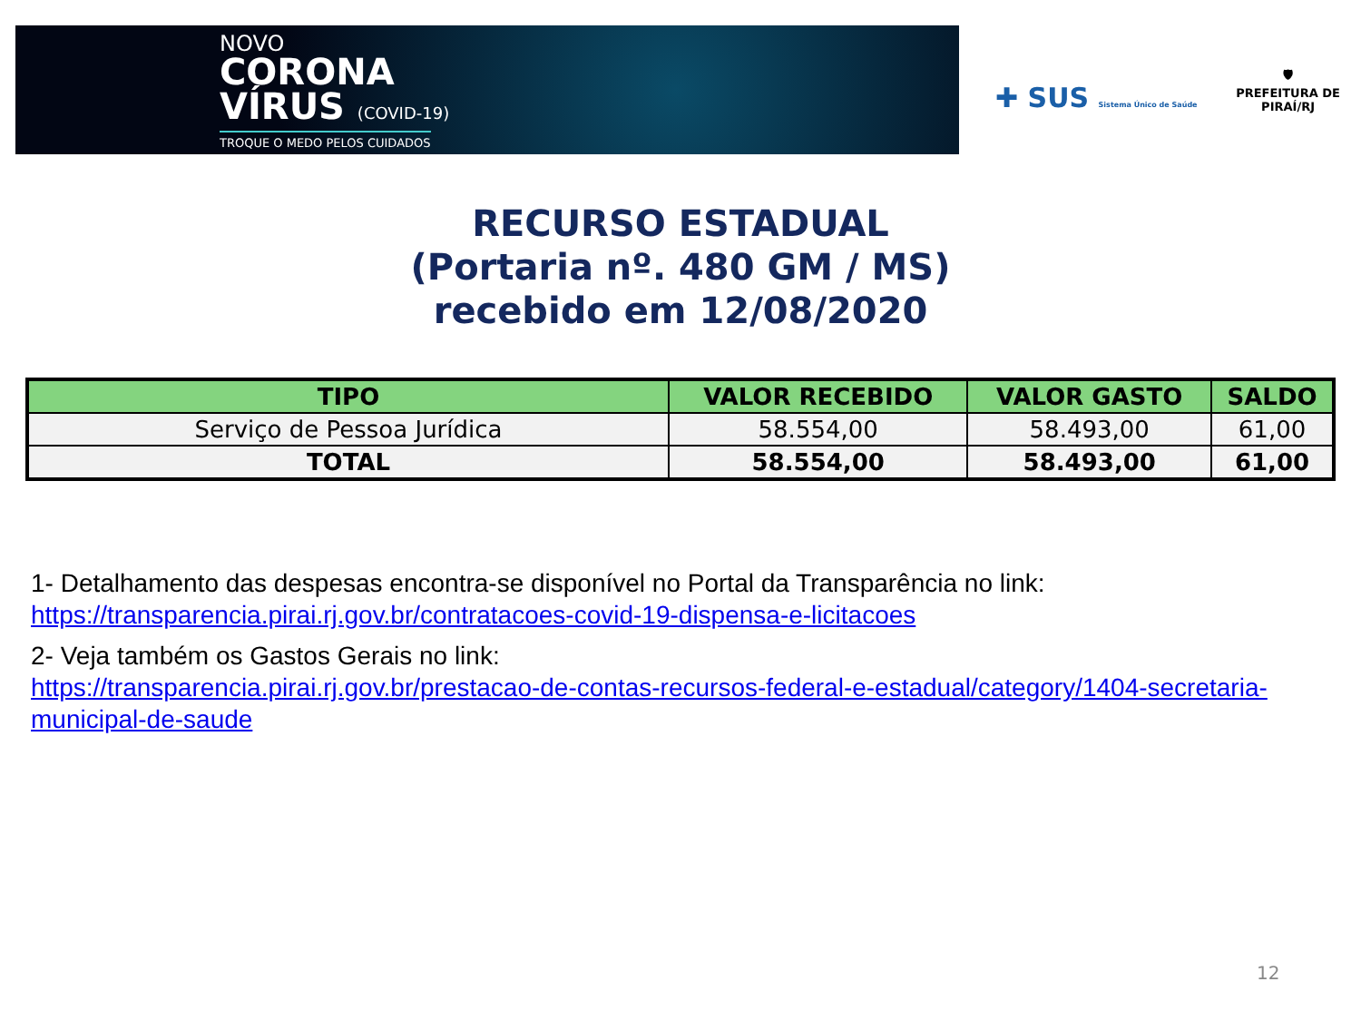NOVO
CORONA
VÍRUS (COVID-19)
TROQUE O MEDO PELOS CUIDADOS
✚ SUS Sistema Único de Saúde
🛡
PREFEITURA DE PIRAÍ/RJ
RECURSO ESTADUAL
(Portaria nº. 480 GM / MS)
recebido em 12/08/2020
| TIPO | VALOR RECEBIDO | VALOR GASTO | SALDO |
| --- | --- | --- | --- |
| Serviço de Pessoa Jurídica | 58.554,00 | 58.493,00 | 61,00 |
| TOTAL | 58.554,00 | 58.493,00 | 61,00 |
1- Detalhamento das despesas encontra-se disponível no Portal da Transparência no link:
https://transparencia.pirai.rj.gov.br/contratacoes-covid-19-dispensa-e-licitacoes
2- Veja também os Gastos Gerais no link:
https://transparencia.pirai.rj.gov.br/prestacao-de-contas-recursos-federal-e-estadual/category/1404-secretaria-municipal-de-saude
12